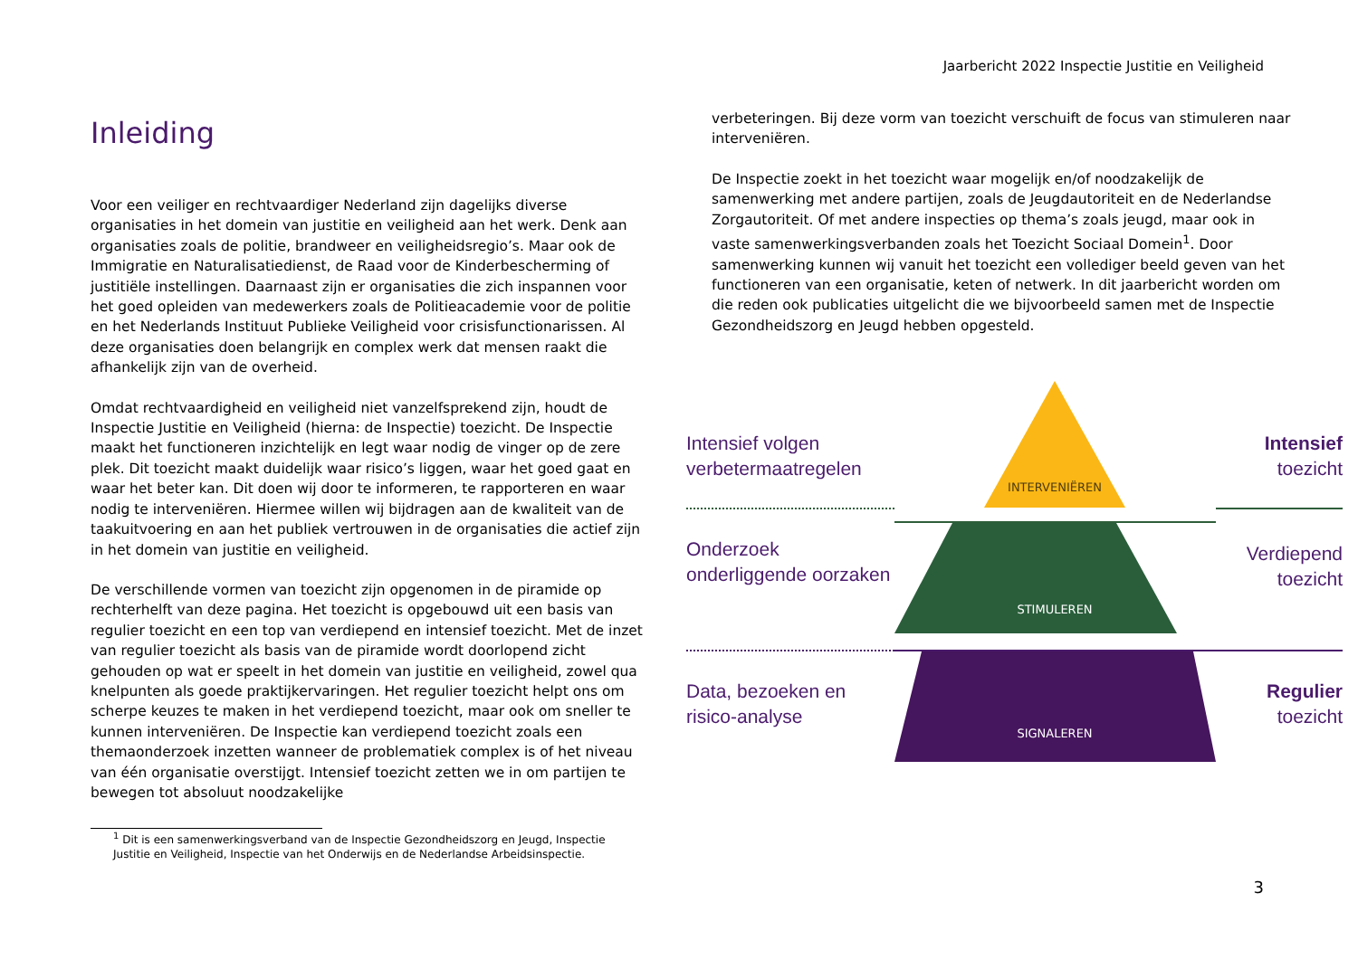Jaarbericht 2022 Inspectie Justitie en Veiligheid
Inleiding
Voor een veiliger en rechtvaardiger Nederland zijn dagelijks diverse organisaties in het domein van justitie en veiligheid aan het werk. Denk aan organisaties zoals de politie, brandweer en veiligheidsregio’s. Maar ook de Immigratie en Naturalisatiedienst, de Raad voor de Kinderbescherming of justitiële instellingen. Daarnaast zijn er organisaties die zich inspannen voor het goed opleiden van medewerkers zoals de Politieacademie voor de politie en het Nederlands Instituut Publieke Veiligheid voor crisisfunctionarissen. Al deze organisaties doen belangrijk en complex werk dat mensen raakt die afhankelijk zijn van de overheid.
Omdat rechtvaardigheid en veiligheid niet vanzelfsprekend zijn, houdt de Inspectie Justitie en Veiligheid (hierna: de Inspectie) toezicht. De Inspectie maakt het functioneren inzichtelijk en legt waar nodig de vinger op de zere plek. Dit toezicht maakt duidelijk waar risico’s liggen, waar het goed gaat en waar het beter kan. Dit doen wij door te informeren, te rapporteren en waar nodig te interveniëren. Hiermee willen wij bijdragen aan de kwaliteit van de taakuitvoering en aan het publiek vertrouwen in de organisaties die actief zijn in het domein van justitie en veiligheid.
De verschillende vormen van toezicht zijn opgenomen in de piramide op rechterhelft van deze pagina. Het toezicht is opgebouwd uit een basis van regulier toezicht en een top van verdiepend en intensief toezicht. Met de inzet van regulier toezicht als basis van de piramide wordt doorlopend zicht gehouden op wat er speelt in het domein van justitie en veiligheid, zowel qua knelpunten als goede praktijkervaringen. Het regulier toezicht helpt ons om scherpe keuzes te maken in het verdiepend toezicht, maar ook om sneller te kunnen interveniëren. De Inspectie kan verdiepend toezicht zoals een themaonderzoek inzetten wanneer de problematiek complex is of het niveau van één organisatie overstijgt. Intensief toezicht zetten we in om partijen te bewegen tot absoluut noodzakelijke
<sup>1</sup> Dit is een samenwerkingsverband van de Inspectie Gezondheidszorg en Jeugd, Inspectie Justitie en Veiligheid, Inspectie van het Onderwijs en de Nederlandse Arbeidsinspectie.
verbeteringen. Bij deze vorm van toezicht verschuift de focus van stimuleren naar interveniëren.
De Inspectie zoekt in het toezicht waar mogelijk en/of noodzakelijk de samenwerking met andere partijen, zoals de Jeugdautoriteit en de Nederlandse Zorgautoriteit. Of met andere inspecties op thema’s zoals jeugd, maar ook in vaste samenwerkingsverbanden zoals het Toezicht Sociaal Domein<sup>1</sup>. Door samenwerking kunnen wij vanuit het toezicht een vollediger beeld geven van het functioneren van een organisatie, keten of netwerk. In dit jaarbericht worden om die reden ook publicaties uitgelicht die we bijvoorbeeld samen met de Inspectie Gezondheidszorg en Jeugd hebben opgesteld.
Intensief volgen verbetermaatregelen
INTERVENIËREN
Intensief
toezicht
Onderzoek onderliggende oorzaken
STIMULEREN
Verdiepend
toezicht
Data, bezoeken en risico-analyse
SIGNALEREN
Regulier
toezicht
3